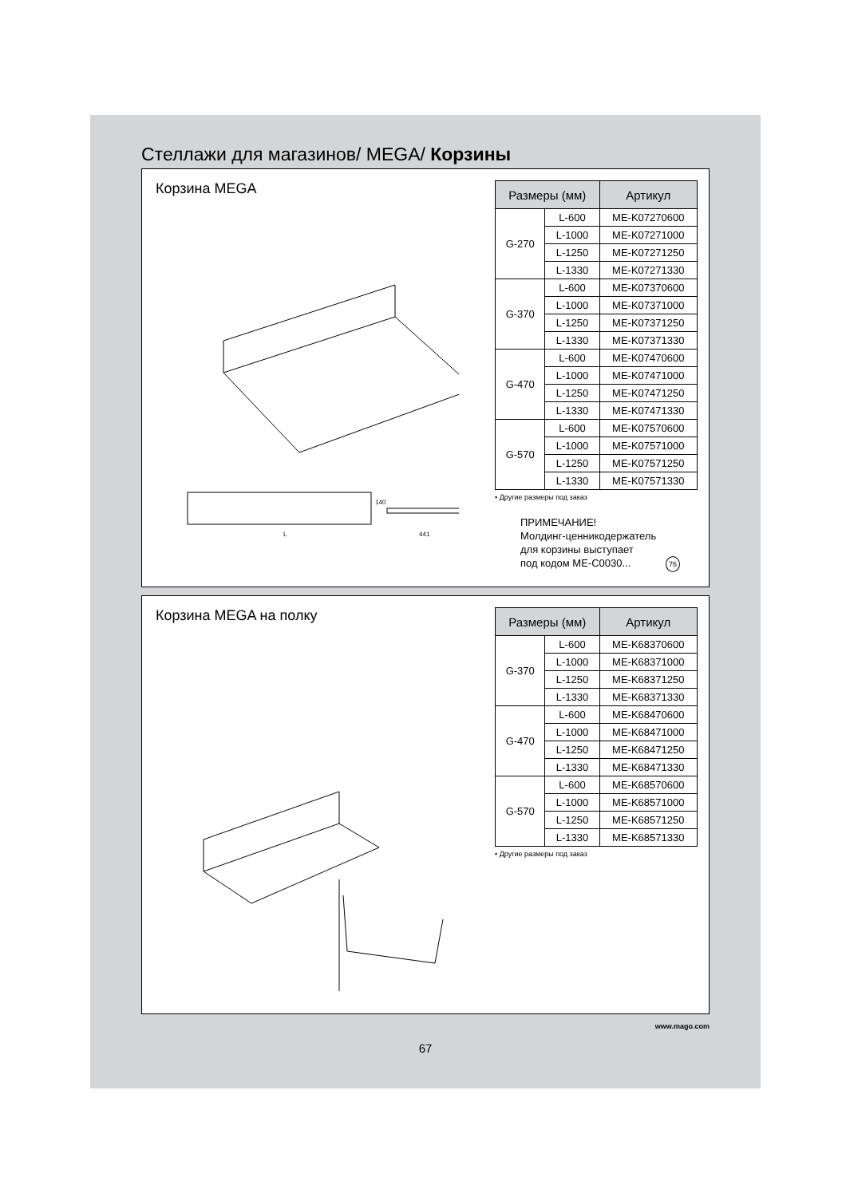Стеллажи для магазинов/ MEGA/ Корзины
Корзина MEGA
L
441
140
| Размеры (мм) | | Артикул |
| --- | --- | --- |
| G-270 | L-600 | ME-K07270600 |
| | L-1000 | ME-K07271000 |
| | L-1250 | ME-K07271250 |
| | L-1330 | ME-K07271330 |
| G-370 | L-600 | ME-K07370600 |
| | L-1000 | ME-K07371000 |
| | L-1250 | ME-K07371250 |
| | L-1330 | ME-K07371330 |
| G-470 | L-600 | ME-K07470600 |
| | L-1000 | ME-K07471000 |
| | L-1250 | ME-K07471250 |
| | L-1330 | ME-K07471330 |
| G-570 | L-600 | ME-K07570600 |
| | L-1000 | ME-K07571000 |
| | L-1250 | ME-K07571250 |
| | L-1330 | ME-K07571330 |
• Другие размеры под заказ
ПРИМЕЧАНИЕ!
Молдинг-ценникодержатель
для корзины выступает
под кодом ME-C0030... 76
Корзина MEGA на полку
| Размеры (мм) | | Артикул |
| --- | --- | --- |
| G-370 | L-600 | ME-K68370600 |
| | L-1000 | ME-K68371000 |
| | L-1250 | ME-K68371250 |
| | L-1330 | ME-K68371330 |
| G-470 | L-600 | ME-K68470600 |
| | L-1000 | ME-K68471000 |
| | L-1250 | ME-K68471250 |
| | L-1330 | ME-K68471330 |
| G-570 | L-600 | ME-K68570600 |
| | L-1000 | ME-K68571000 |
| | L-1250 | ME-K68571250 |
| | L-1330 | ME-K68571330 |
• Другие размеры под заказ
www.mago.com
67